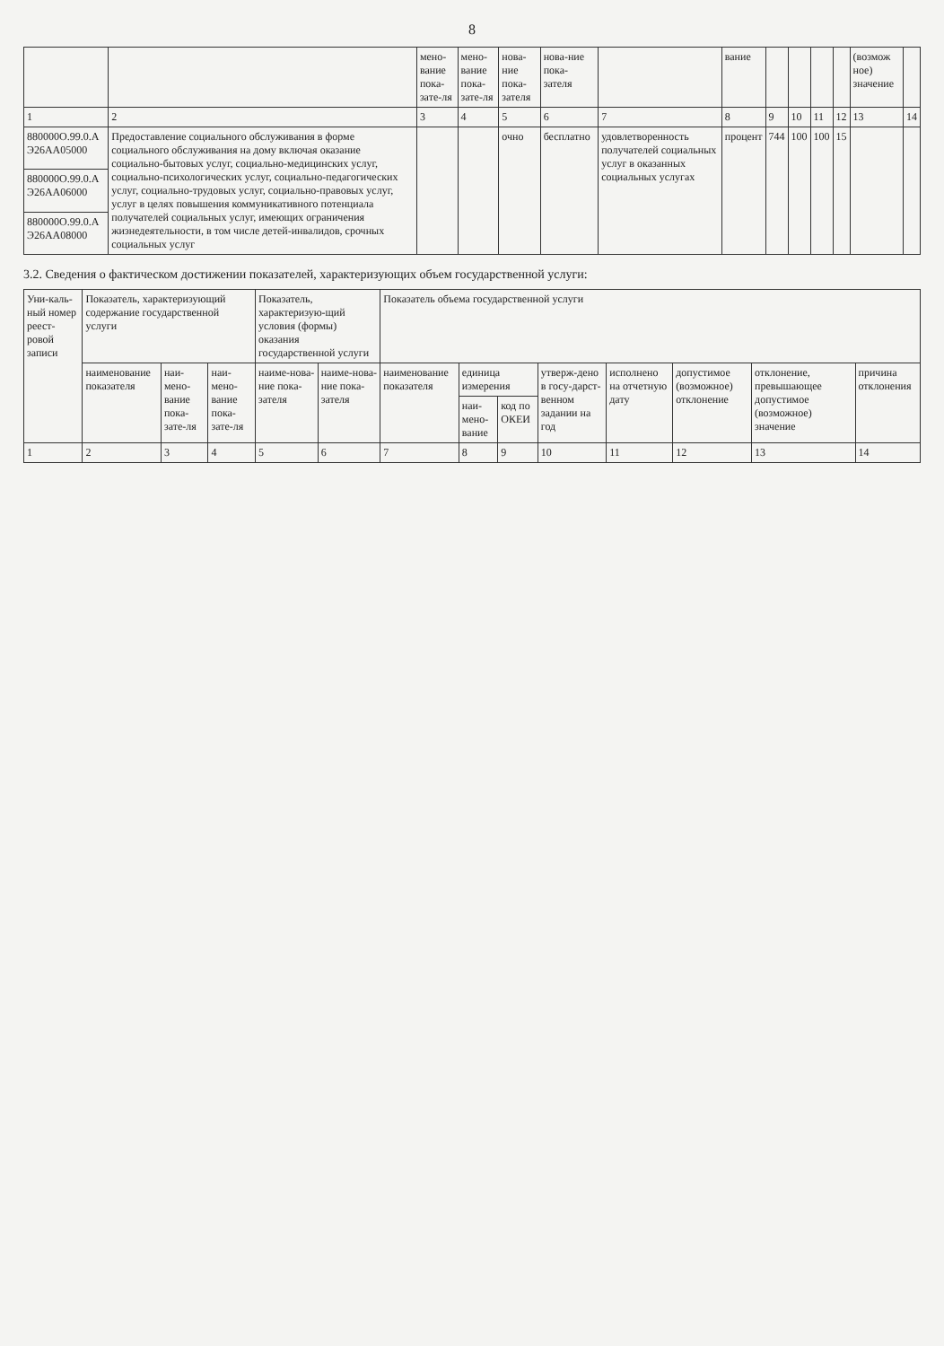8
| | | мено-вание пока-зате-ля | мено-вание пока-зате-ля | нова-ние пока-зателя | нова-ние пока-зателя | | вание | | | | | (возмож ное) значение | |
| --- | --- | --- | --- | --- | --- | --- | --- | --- | --- | --- | --- | --- | --- |
| 1 | 2 | 3 | 4 | 5 | 6 | 7 | 8 | 9 | 10 | 11 | 12 | 13 | 14 |
| 880000О.99.0.А Э26АА05000 | Предоставление социального обслуживания в форме социального обслуживания на дому включая оказание социально-бытовых услуг, социально-медицинских услуг, социально-психологических услуг, социально-педагогических услуг, социально-трудовых услуг, социально-правовых услуг, услуг в целях повышения коммуникативного потенциала получателей социальных услуг, имеющих ограничения жизнедеятельности, в том числе детей-инвалидов, срочных социальных услуг | | | очно | бесплатно | удовлетворенность получателей социальных услуг в оказанных социальных услугах | процент | 744 | 100 | 100 | 15 | | |
| 880000О.99.0.А Э26АА06000 | | | | | | | | | | | | | |
| 880000О.99.0.А Э26АА08000 | | | | | | | | | | | | | |
3.2. Сведения о фактическом достижении показателей, характеризующих объем государственной услуги:
| Уни-каль-ный номер реест-ровой записи | Показатель, характеризующий содержание государственной услуги | | | Показатель, характеризую-щий условия (формы) оказания государственной услуги | | Показатель объема государственной услуги | | | | | | | |
| --- | --- | --- | --- | --- | --- | --- | --- | --- | --- | --- | --- | --- | --- |
| | наименование показателя | наи-мено-вание пока-зате-ля | наи-мено-вание пока-зате-ля | наиме-нова-ние пока-зателя | наиме-нова-ние пока-зателя | наименование показателя | единица измерения | | утверж-дено в госу-дарст-венном задании на год | исполнено на отчетную дату | допустимое (возможное) отклонение | отклонение, превышающее допустимое (возможное) значение | причина отклонения |
| | | | | | | | наи-мено-вание | код по ОКЕИ | | | | | |
| 1 | 2 | 3 | 4 | 5 | 6 | 7 | 8 | 9 | 10 | 11 | 12 | 13 | 14 |